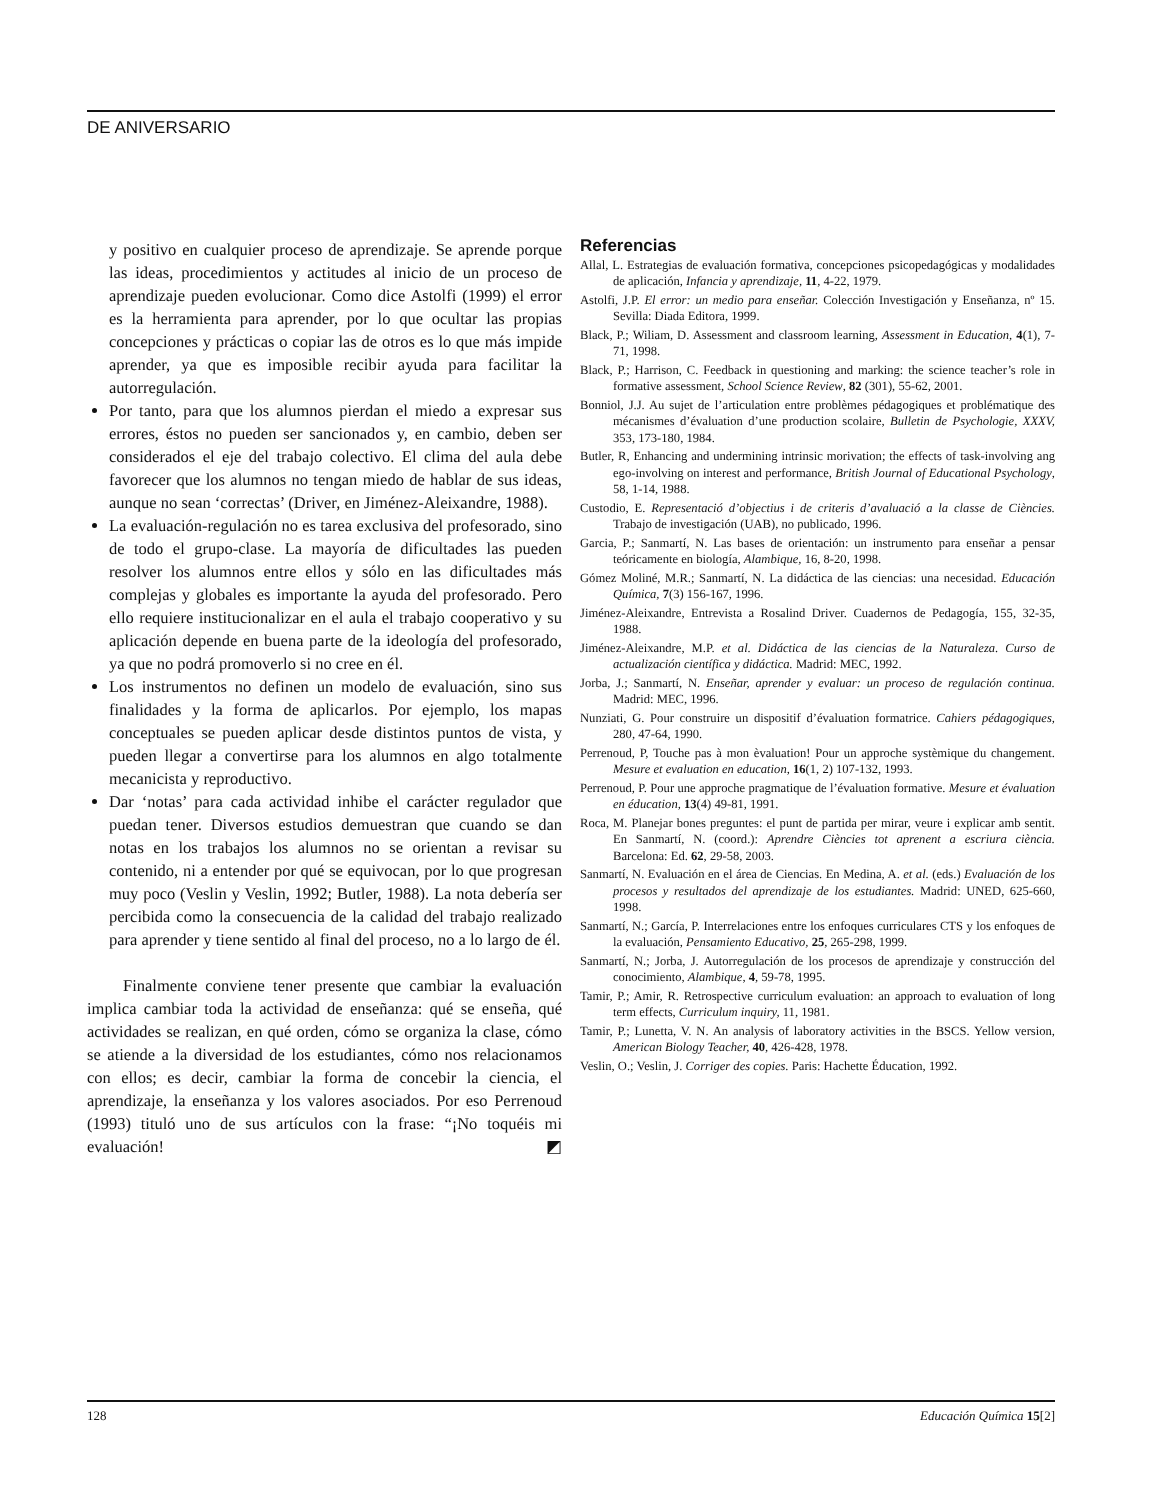DE ANIVERSARIO
y positivo en cualquier proceso de aprendizaje. Se aprende porque las ideas, procedimientos y actitudes al inicio de un proceso de aprendizaje pueden evolucionar. Como dice Astolfi (1999) el error es la herramienta para aprender, por lo que ocultar las propias concepciones y prácticas o copiar las de otros es lo que más impide aprender, ya que es imposible recibir ayuda para facilitar la autorregulación.
Por tanto, para que los alumnos pierdan el miedo a expresar sus errores, éstos no pueden ser sancionados y, en cambio, deben ser considerados el eje del trabajo colectivo. El clima del aula debe favorecer que los alumnos no tengan miedo de hablar de sus ideas, aunque no sean ‘correctas’ (Driver, en Jiménez-Aleixandre, 1988).
La evaluación-regulación no es tarea exclusiva del profesorado, sino de todo el grupo-clase. La mayoría de dificultades las pueden resolver los alumnos entre ellos y sólo en las dificultades más complejas y globales es importante la ayuda del profesorado. Pero ello requiere institucionalizar en el aula el trabajo cooperativo y su aplicación depende en buena parte de la ideología del profesorado, ya que no podrá promoverlo si no cree en él.
Los instrumentos no definen un modelo de evaluación, sino sus finalidades y la forma de aplicarlos. Por ejemplo, los mapas conceptuales se pueden aplicar desde distintos puntos de vista, y pueden llegar a convertirse para los alumnos en algo totalmente mecanicista y reproductivo.
Dar ‘notas’ para cada actividad inhibe el carácter regulador que puedan tener. Diversos estudios demuestran que cuando se dan notas en los trabajos los alumnos no se orientan a revisar su contenido, ni a entender por qué se equivocan, por lo que progresan muy poco (Veslin y Veslin, 1992; Butler, 1988). La nota debería ser percibida como la consecuencia de la calidad del trabajo realizado para aprender y tiene sentido al final del proceso, no a lo largo de él.
Finalmente conviene tener presente que cambiar la evaluación implica cambiar toda la actividad de enseñanza: qué se enseña, qué actividades se realizan, en qué orden, cómo se organiza la clase, cómo se atiende a la diversidad de los estudiantes, cómo nos relacionamos con ellos; es decir, cambiar la forma de concebir la ciencia, el aprendizaje, la enseñanza y los valores asociados. Por eso Perrenoud (1993) tituló uno de sus artículos con la frase: “¡No toquéis mi evaluación! ◩
Referencias
Allal, L. Estrategias de evaluación formativa, concepciones psicopedagógicas y modalidades de aplicación, Infancia y aprendizaje, 11, 4-22, 1979.
Astolfi, J.P. El error: un medio para enseñar. Colección Investigación y Enseñanza, nº 15. Sevilla: Diada Editora, 1999.
Black, P.; Wiliam, D. Assessment and classroom learning, Assessment in Education, 4(1), 7-71, 1998.
Black, P.; Harrison, C. Feedback in questioning and marking: the science teacher’s role in formative assessment, School Science Review, 82 (301), 55-62, 2001.
Bonniol, J.J. Au sujet de l’articulation entre problèmes pédagogiques et problématique des mécanismes d’évaluation d’une production scolaire, Bulletin de Psychologie, XXXV, 353, 173-180, 1984.
Butler, R, Enhancing and undermining intrinsic morivation; the effects of task-involving ang ego-involving on interest and performance, British Journal of Educational Psychology, 58, 1-14, 1988.
Custodio, E. Representació d’objectius i de criteris d’avaluació a la classe de Ciències. Trabajo de investigación (UAB), no publicado, 1996.
Garcia, P.; Sanmartí, N. Las bases de orientación: un instrumento para enseñar a pensar teóricamente en biología, Alambique, 16, 8-20, 1998.
Gómez Moliné, M.R.; Sanmartí, N. La didáctica de las ciencias: una necesidad. Educación Química, 7(3) 156-167, 1996.
Jiménez-Aleixandre, Entrevista a Rosalind Driver. Cuadernos de Pedagogía, 155, 32-35, 1988.
Jiménez-Aleixandre, M.P. et al. Didáctica de las ciencias de la Naturaleza. Curso de actualización científica y didáctica. Madrid: MEC, 1992.
Jorba, J.; Sanmartí, N. Enseñar, aprender y evaluar: un proceso de regulación continua. Madrid: MEC, 1996.
Nunziati, G. Pour construire un dispositif d’évaluation formatrice. Cahiers pédagogiques, 280, 47-64, 1990.
Perrenoud, P, Touche pas à mon èvaluation! Pour un approche systèmique du changement. Mesure et evaluation en education, 16(1, 2) 107-132, 1993.
Perrenoud, P. Pour une approche pragmatique de l’évaluation formative. Mesure et évaluation en éducation, 13(4) 49-81, 1991.
Roca, M. Planejar bones preguntes: el punt de partida per mirar, veure i explicar amb sentit. En Sanmartí, N. (coord.): Aprendre Ciències tot aprenent a escriura ciència. Barcelona: Ed. 62, 29-58, 2003.
Sanmartí, N. Evaluación en el área de Ciencias. En Medina, A. et al. (eds.) Evaluación de los procesos y resultados del aprendizaje de los estudiantes. Madrid: UNED, 625-660, 1998.
Sanmartí, N.; García, P. Interrelaciones entre los enfoques curriculares CTS y los enfoques de la evaluación, Pensamiento Educativo, 25, 265-298, 1999.
Sanmartí, N.; Jorba, J. Autorregulación de los procesos de aprendizaje y construcción del conocimiento, Alambique, 4, 59-78, 1995.
Tamir, P.; Amir, R. Retrospective curriculum evaluation: an approach to evaluation of long term effects, Curriculum inquiry, 11, 1981.
Tamir, P.; Lunetta, V. N. An analysis of laboratory activities in the BSCS. Yellow version, American Biology Teacher, 40, 426-428, 1978.
Veslin, O.; Veslin, J. Corriger des copies. Paris: Hachette Éducation, 1992.
128 Educación Química 15[2]